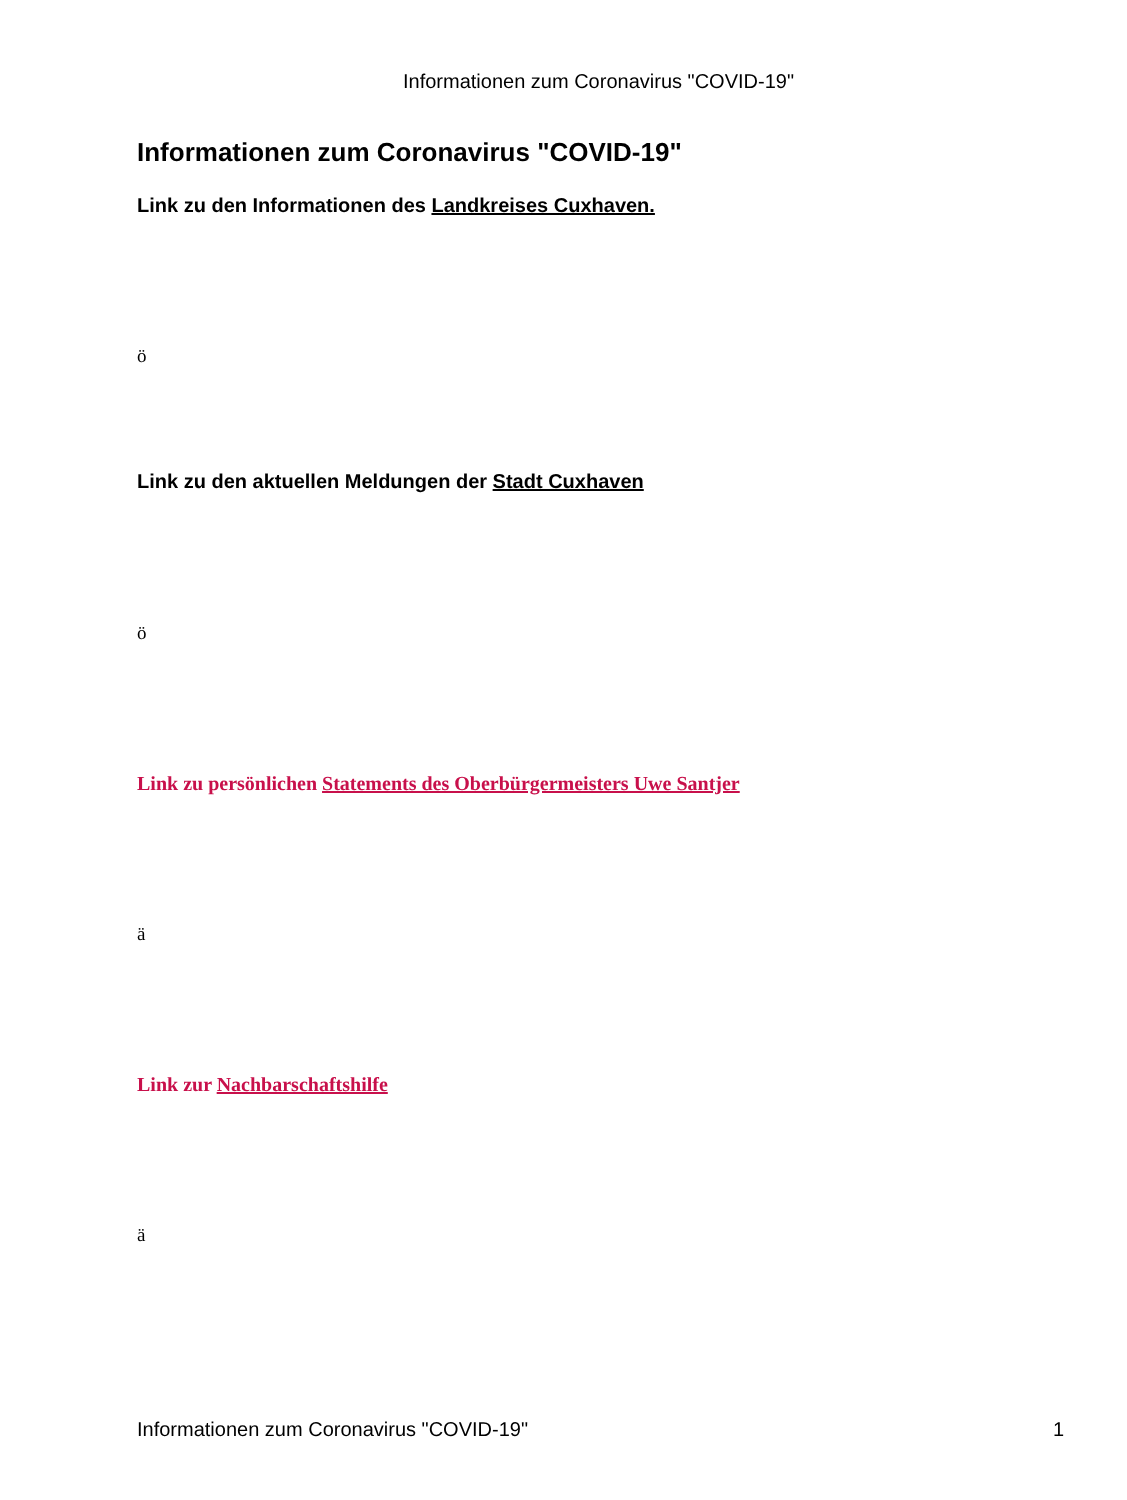Informationen zum Coronavirus "COVID-19"
Informationen zum Coronavirus "COVID-19"
Link zu den Informationen des Landkreises Cuxhaven.
ö
Link zu den aktuellen Meldungen der Stadt Cuxhaven
ö
Link zu persönlichen Statements des Oberbürgermeisters Uwe Santjer
ä
Link zur Nachbarschaftshilfe
ä
Informationen zum Coronavirus "COVID-19" 1